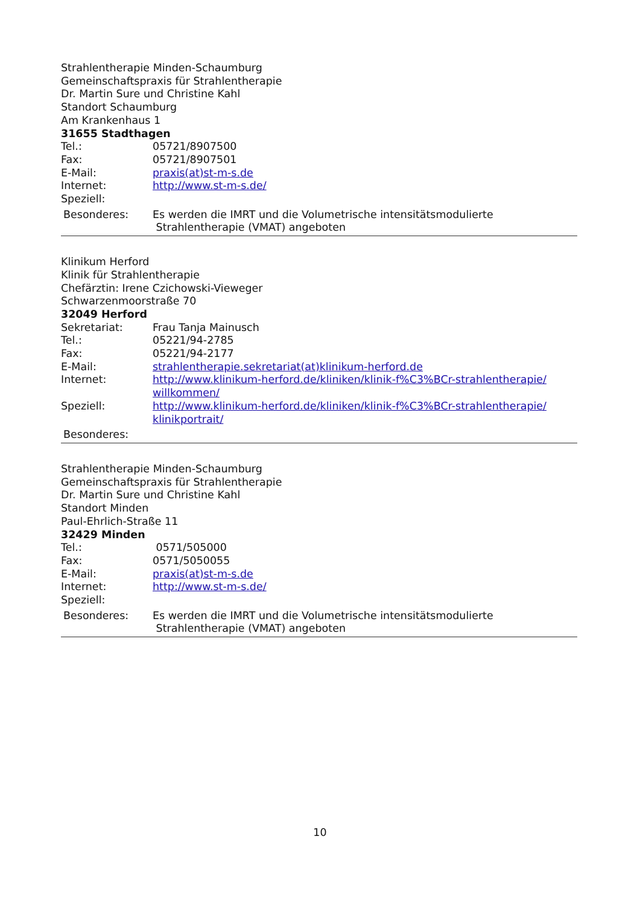Strahlentherapie Minden-Schaumburg
Gemeinschaftspraxis für Strahlentherapie
Dr. Martin Sure und Christine Kahl
Standort Schaumburg
Am Krankenhaus 1
31655 Stadthagen
Tel.: 05721/8907500
Fax: 05721/8907501
E-Mail: praxis(at)st-m-s.de
Internet: http://www.st-m-s.de/
Speziell:
Besonderes: Es werden die IMRT und die Volumetrische intensitätsmodulierte
Strahlentherapie (VMAT) angeboten
Klinikum Herford
Klinik für Strahlentherapie
Chefärztin: Irene Czichowski-Vieweger
Schwarzenmoorstraße 70
32049 Herford
Sekretariat: Frau Tanja Mainusch
Tel.: 05221/94-2785
Fax: 05221/94-2177
E-Mail: strahlentherapie.sekretariat(at)klinikum-herford.de
Internet: http://www.klinikum-herford.de/kliniken/klinik-f%C3%BCr-strahlentherapie/
willkommen/
Speziell: http://www.klinikum-herford.de/kliniken/klinik-f%C3%BCr-strahlentherapie/
klinikportrait/
Besonderes:
Strahlentherapie Minden-Schaumburg
Gemeinschaftspraxis für Strahlentherapie
Dr. Martin Sure und Christine Kahl
Standort Minden
Paul-Ehrlich-Straße 11
32429 Minden
Tel.: 0571/505000
Fax: 0571/5050055
E-Mail: praxis(at)st-m-s.de
Internet: http://www.st-m-s.de/
Speziell:
Besonderes: Es werden die IMRT und die Volumetrische intensitätsmodulierte
Strahlentherapie (VMAT) angeboten
10